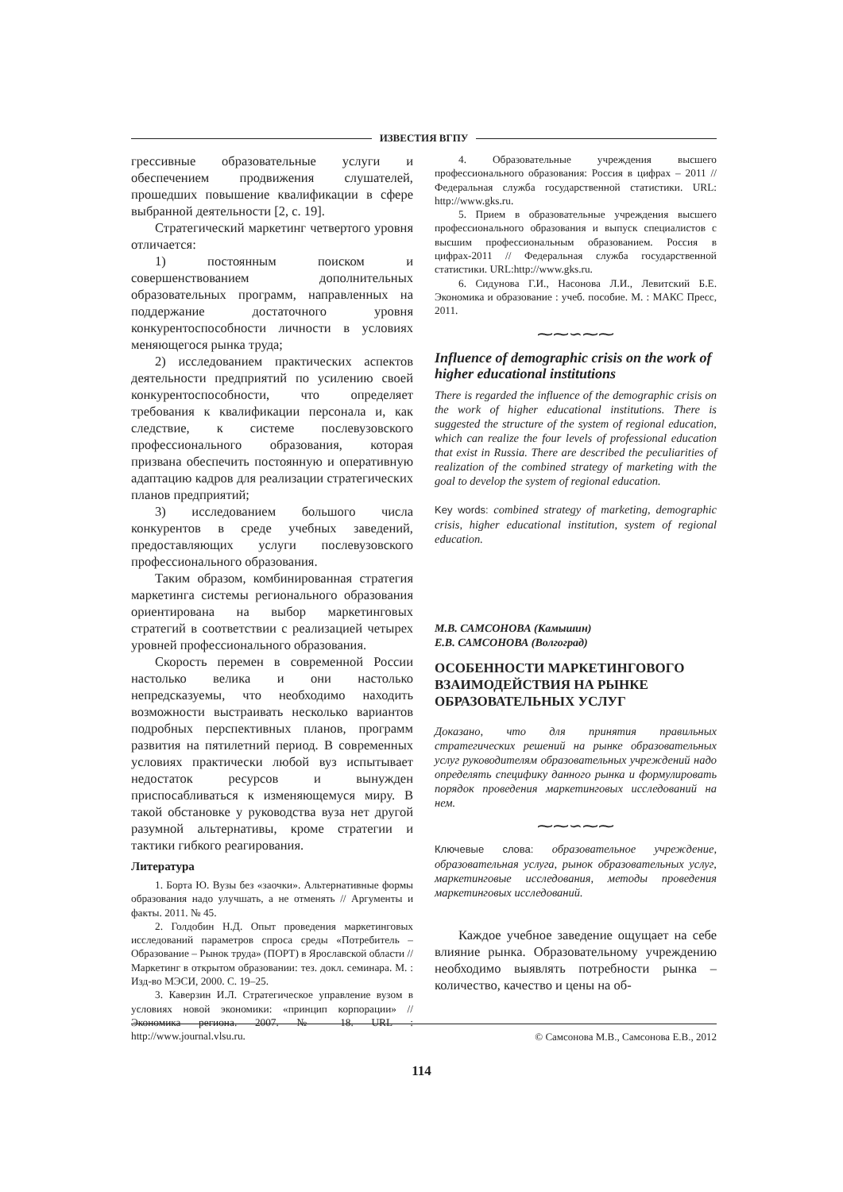ИЗВЕСТИЯ ВГПУ
грессивные образовательные услуги и обеспечением продвижения слушателей, прошедших повышение квалификации в сфере выбранной деятельности [2, с. 19].
Стратегический маркетинг четвертого уровня отличается:
1) постоянным поиском и совершенствованием дополнительных образовательных программ, направленных на поддержание достаточного уровня конкурентоспособности личности в условиях меняющегося рынка труда;
2) исследованием практических аспектов деятельности предприятий по усилению своей конкурентоспособности, что определяет требования к квалификации персонала и, как следствие, к системе послевузовского профессионального образования, которая призвана обеспечить постоянную и оперативную адаптацию кадров для реализации стратегических планов предприятий;
3) исследованием большого числа конкурентов в среде учебных заведений, предоставляющих услуги послевузовского профессионального образования.
Таким образом, комбинированная стратегия маркетинга системы регионального образования ориентирована на выбор маркетинговых стратегий в соответствии с реализацией четырех уровней профессионального образования.
Скорость перемен в современной России настолько велика и они настолько непредсказуемы, что необходимо находить возможности выстраивать несколько вариантов подробных перспективных планов, программ развития на пятилетний период. В современных условиях практически любой вуз испытывает недостаток ресурсов и вынужден приспосабливаться к изменяющемуся миру. В такой обстановке у руководства вуза нет другой разумной альтернативы, кроме стратегии и тактики гибкого реагирования.
Литература
1. Борта Ю. Вузы без «заочки». Альтернативные формы образования надо улучшать, а не отменять // Аргументы и факты. 2011. № 45.
2. Голдобин Н.Д. Опыт проведения маркетинговых исследований параметров спроса среды «Потребитель – Образование – Рынок труда» (ПОРТ) в Ярославской области // Маркетинг в открытом образовании: тез. докл. семинара. М. : Изд-во МЭСИ, 2000. С. 19–25.
3. Каверзин И.Л. Стратегическое управление вузом в условиях новой экономики: «принцип корпорации» // Экономика региона. 2007. № 18. URL : http://www.journal.vlsu.ru.
4. Образовательные учреждения высшего профессионального образования: Россия в цифрах – 2011 // Федеральная служба государственной статистики. URL: http://www.gks.ru.
5. Прием в образовательные учреждения высшего профессионального образования и выпуск специалистов с высшим профессиональным образованием. Россия в цифрах-2011 // Федеральная служба государственной статистики. URL:http://www.gks.ru.
6. Сидунова Г.И., Насонова Л.И., Левитский Б.Е. Экономика и образование : учеб. пособие. М. : МАКС Пресс, 2011.
⁓⁓∽⁓⁓
Influence of demographic crisis on the work of higher educational institutions
There is regarded the influence of the demographic crisis on the work of higher educational institutions. There is suggested the structure of the system of regional education, which can realize the four levels of professional education that exist in Russia. There are described the peculiarities of realization of the combined strategy of marketing with the goal to develop the system of regional education.
Key words: combined strategy of marketing, demographic crisis, higher educational institution, system of regional education.
М.В. САМСОНОВА (Камышин)
Е.В. САМСОНОВА (Волгоград)
ОСОБЕННОСТИ МАРКЕТИНГОВОГО ВЗАИМОДЕЙСТВИЯ НА РЫНКЕ ОБРАЗОВАТЕЛЬНЫХ УСЛУГ
Доказано, что для принятия правильных стратегических решений на рынке образовательных услуг руководителям образовательных учреждений надо определять специфику данного рынка и формулировать порядок проведения маркетинговых исследований на нем.
⁓⁓∽⁓⁓
Ключевые слова: образовательное учреждение, образовательная услуга, рынок образовательных услуг, маркетинговые исследования, методы проведения маркетинговых исследований.
Каждое учебное заведение ощущает на себе влияние рынка. Образовательному учреждению необходимо выявлять потребности рынка – количество, качество и цены на об-
© Самсонова М.В., Самсонова Е.В., 2012
114